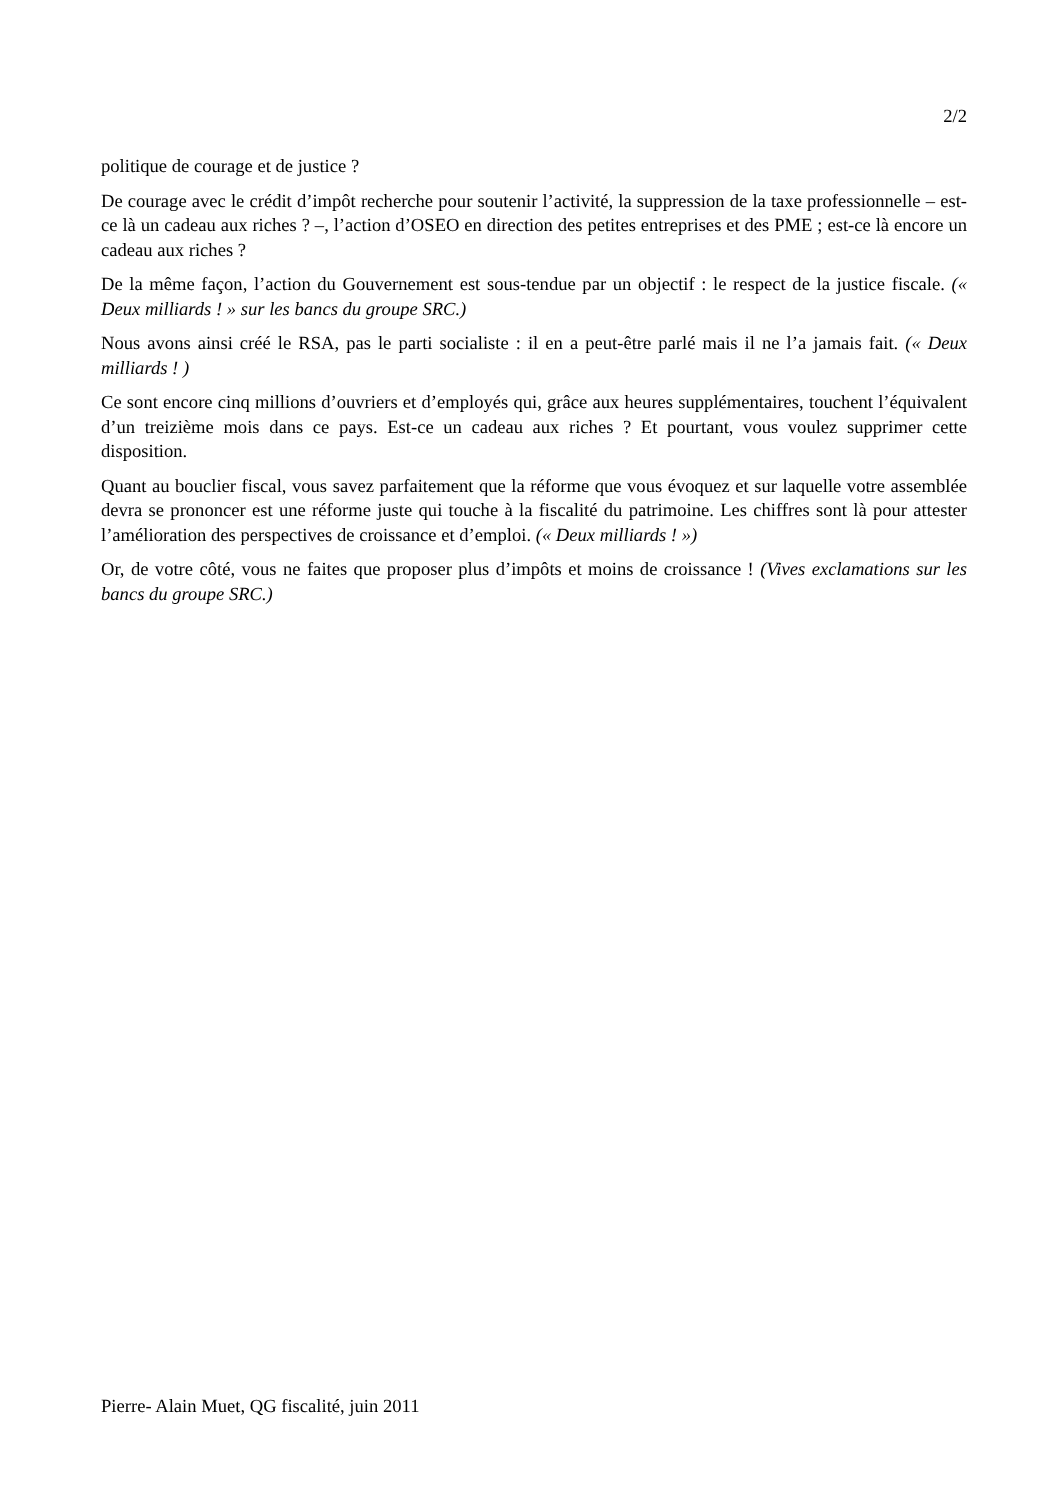2/2
politique de courage et de justice ?
De courage avec le crédit d’impôt recherche pour soutenir l’activité, la suppression de la taxe professionnelle – est-ce là un cadeau aux riches ? –, l’action d’OSEO en direction des petites entreprises et des PME ; est-ce là encore un cadeau aux riches ?
De la même façon, l’action du Gouvernement est sous-tendue par un objectif : le respect de la justice fiscale. (« Deux milliards ! » sur les bancs du groupe SRC.)
Nous avons ainsi créé le RSA, pas le parti socialiste : il en a peut-être parlé mais il ne l’a jamais fait. (« Deux milliards ! )
Ce sont encore cinq millions d’ouvriers et d’employés qui, grâce aux heures supplémentaires, touchent l’équivalent d’un treizième mois dans ce pays. Est-ce un cadeau aux riches ? Et pourtant, vous voulez supprimer cette disposition.
Quant au bouclier fiscal, vous savez parfaitement que la réforme que vous évoquez et sur laquelle votre assemblée devra se prononcer est une réforme juste qui touche à la fiscalité du patrimoine. Les chiffres sont là pour attester l’amélioration des perspectives de croissance et d’emploi. (« Deux milliards ! »)
Or, de votre côté, vous ne faites que proposer plus d’impôts et moins de croissance ! (Vives exclamations sur les bancs du groupe SRC.)
Pierre- Alain Muet, QG fiscalité, juin 2011